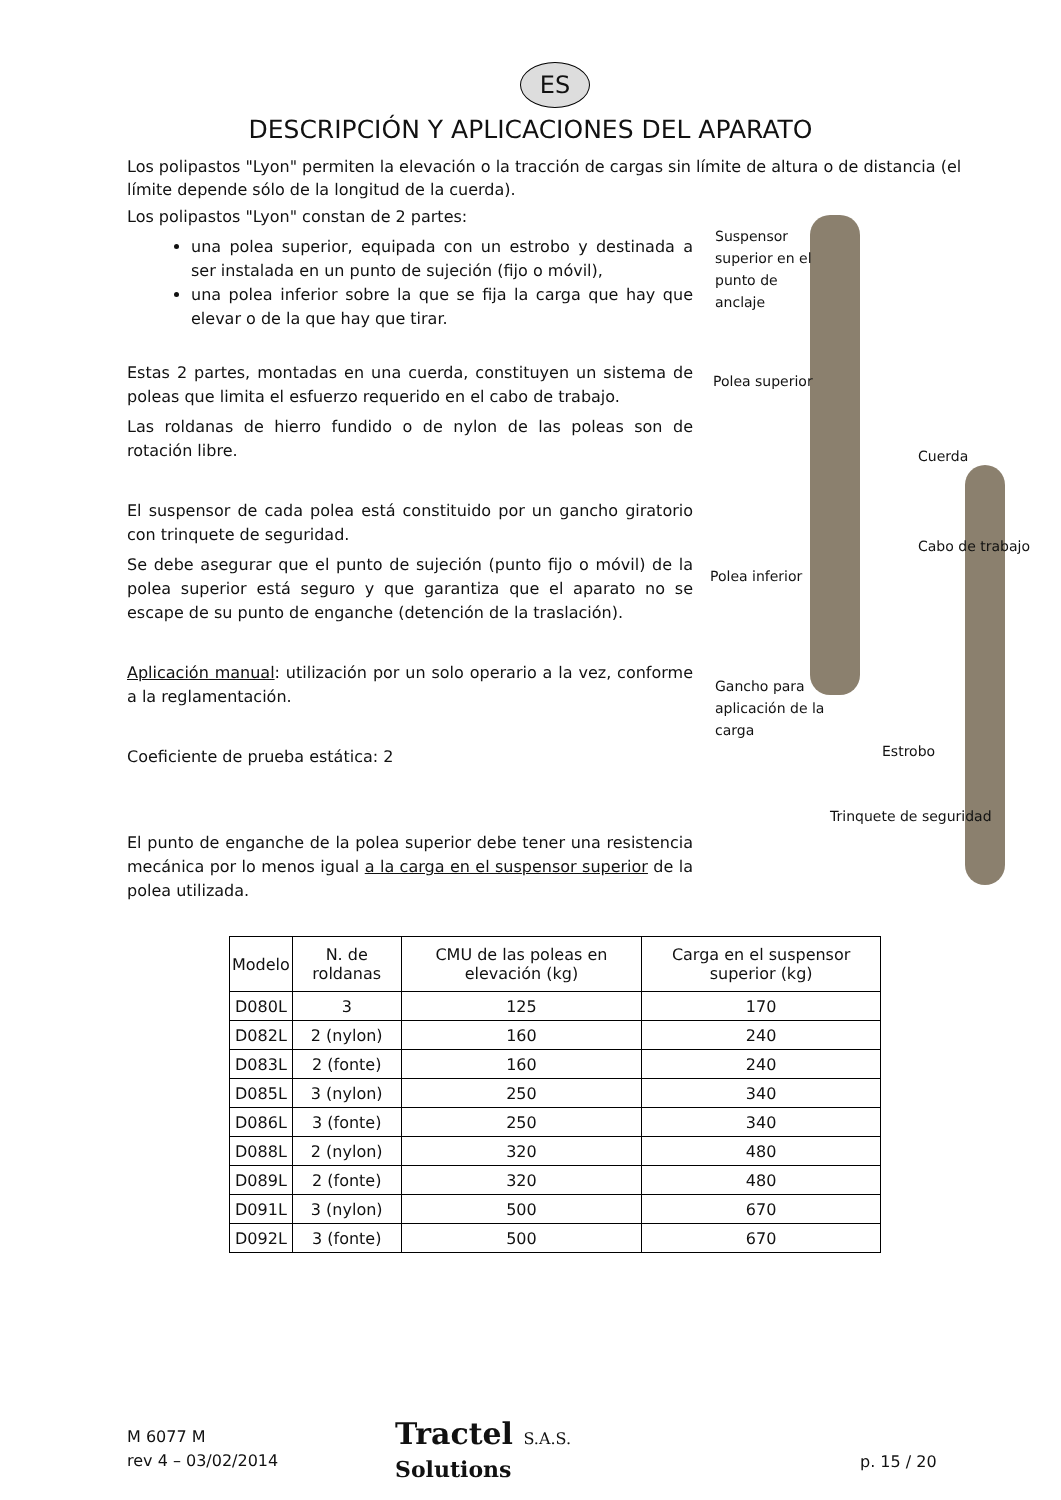ES
DESCRIPCIÓN Y APLICACIONES DEL APARATO
Los polipastos "Lyon" permiten la elevación o la tracción de cargas sin límite de altura o de distancia (el límite depende sólo de la longitud de la cuerda).
Los polipastos "Lyon" constan de 2 partes:
una polea superior, equipada con un estrobo y destinada a ser instalada en un punto de sujeción (fijo o móvil),
una polea inferior sobre la que se fija la carga que hay que elevar o de la que hay que tirar.
Estas 2 partes, montadas en una cuerda, constituyen un sistema de poleas que limita el esfuerzo requerido en el cabo de trabajo.
Las roldanas de hierro fundido o de nylon de las poleas son de rotación libre.
El suspensor de cada polea está constituido por un gancho giratorio con trinquete de seguridad.
Se debe asegurar que el punto de sujeción (punto fijo o móvil) de la polea superior está seguro y que garantiza que el aparato no se escape de su punto de enganche (detención de la traslación).
Aplicación manual: utilización por un solo operario a la vez, conforme a la reglamentación.
Coeficiente de prueba estática: 2
El punto de enganche de la polea superior debe tener una resistencia mecánica por lo menos igual a la carga en el suspensor superior de la polea utilizada.
Suspensor superior en el punto de anclaje
Polea superior
Cuerda
Cabo de trabajo
Polea inferior
Gancho para aplicación de la carga
Estrobo
Trinquete de seguridad
| Modelo | N. de roldanas | CMU de las poleas en elevación (kg) | Carga en el suspensor superior (kg) |
| --- | --- | --- | --- |
| D080L | 3 | 125 | 170 |
| D082L | 2 (nylon) | 160 | 240 |
| D083L | 2 (fonte) | 160 | 240 |
| D085L | 3 (nylon) | 250 | 340 |
| D086L | 3 (fonte) | 250 | 340 |
| D088L | 2 (nylon) | 320 | 480 |
| D089L | 2 (fonte) | 320 | 480 |
| D091L | 3 (nylon) | 500 | 670 |
| D092L | 3 (fonte) | 500 | 670 |
M 6077 M
rev 4 – 03/02/2014
Tractel S.A.S.
Solutions
p. 15 / 20